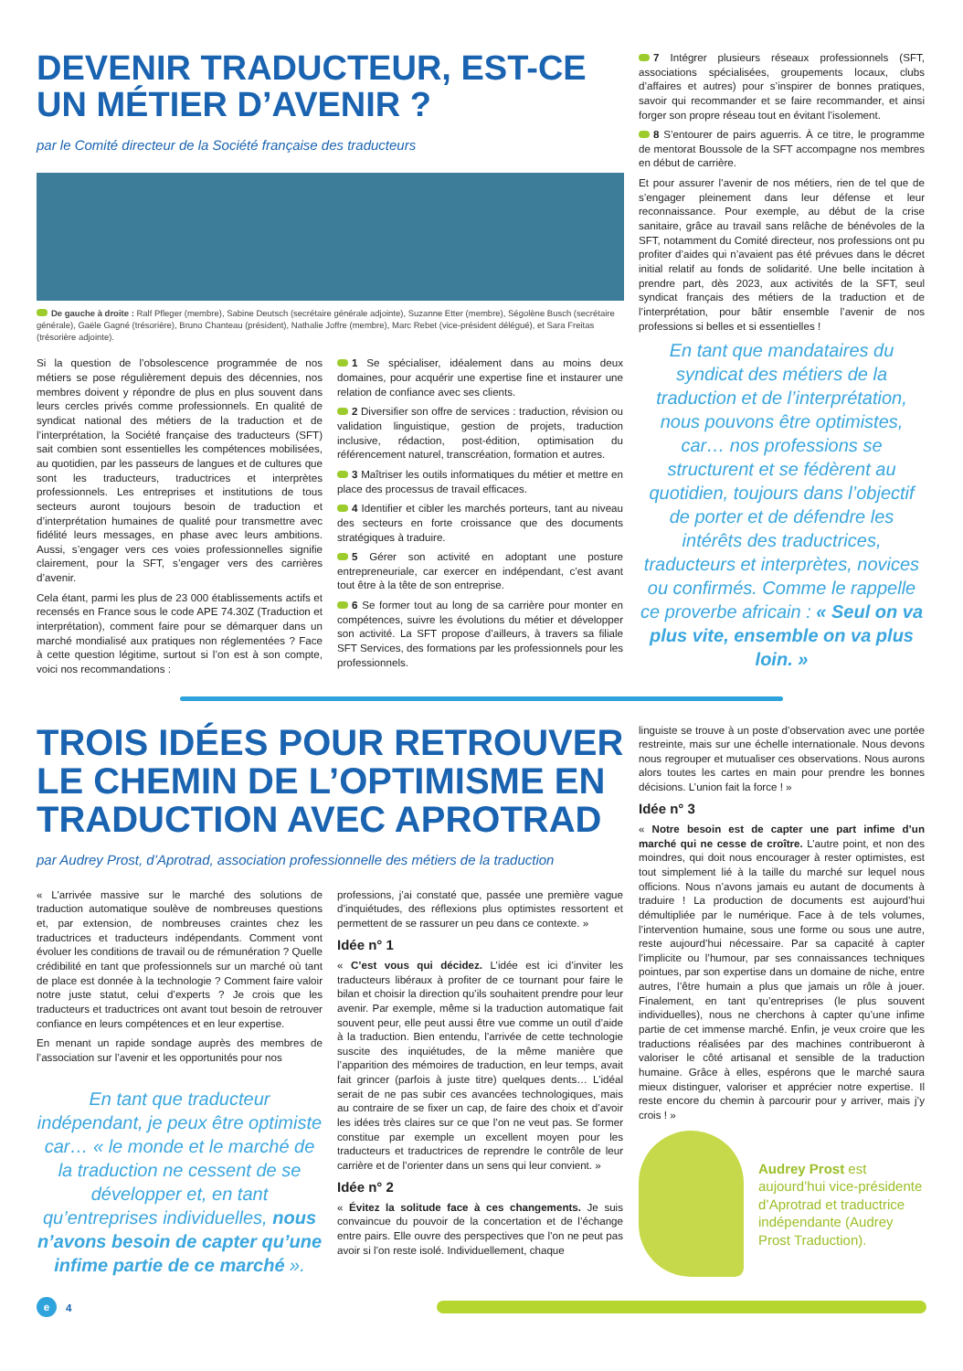DEVENIR TRADUCTEUR, EST-CE UN MÉTIER D’AVENIR ?
par le Comité directeur de la Société française des traducteurs
De gauche à droite : Ralf Pfleger (membre), Sabine Deutsch (secrétaire générale adjointe), Suzanne Etter (membre), Ségolène Busch (secrétaire générale), Gaële Gagné (trésorière), Bruno Chanteau (président), Nathalie Joffre (membre), Marc Rebet (vice-président délégué), et Sara Freitas (trésorière adjointe).
Si la question de l’obsolescence programmée de nos métiers se pose régulièrement depuis des décennies, nos membres doivent y répondre de plus en plus souvent dans leurs cercles privés comme professionnels. En qualité de syndicat national des métiers de la traduction et de l’interprétation, la Société française des traducteurs (SFT) sait combien sont essentielles les compétences mobilisées, au quotidien, par les passeurs de langues et de cultures que sont les traducteurs, traductrices et interprètes professionnels. Les entreprises et institutions de tous secteurs auront toujours besoin de traduction et d’interprétation humaines de qualité pour transmettre avec fidélité leurs messages, en phase avec leurs ambitions. Aussi, s’engager vers ces voies professionnelles signifie clairement, pour la SFT, s’engager vers des carrières d’avenir.
Cela étant, parmi les plus de 23 000 établissements actifs et recensés en France sous le code APE 74.30Z (Traduction et interprétation), comment faire pour se démarquer dans un marché mondialisé aux pratiques non réglementées ? Face à cette question légitime, surtout si l’on est à son compte, voici nos recommandations :
1 Se spécialiser, idéalement dans au moins deux domaines, pour acquérir une expertise fine et instaurer une relation de confiance avec ses clients.
2 Diversifier son offre de services : traduction, révision ou validation linguistique, gestion de projets, traduction inclusive, rédaction, post-édition, optimisation du référencement naturel, transcréation, formation et autres.
3 Maîtriser les outils informatiques du métier et mettre en place des processus de travail efficaces.
4 Identifier et cibler les marchés porteurs, tant au niveau des secteurs en forte croissance que des documents stratégiques à traduire.
5 Gérer son activité en adoptant une posture entrepreneuriale, car exercer en indépendant, c’est avant tout être à la tête de son entreprise.
6 Se former tout au long de sa carrière pour monter en compétences, suivre les évolutions du métier et développer son activité. La SFT propose d’ailleurs, à travers sa filiale SFT Services, des formations par les professionnels pour les professionnels.
7 Intégrer plusieurs réseaux professionnels (SFT, associations spécialisées, groupements locaux, clubs d’affaires et autres) pour s’inspirer de bonnes pratiques, savoir qui recommander et se faire recommander, et ainsi forger son propre réseau tout en évitant l’isolement.
8 S’entourer de pairs aguerris. À ce titre, le programme de mentorat Boussole de la SFT accompagne nos membres en début de carrière.
Et pour assurer l’avenir de nos métiers, rien de tel que de s’engager pleinement dans leur défense et leur reconnaissance. Pour exemple, au début de la crise sanitaire, grâce au travail sans relâche de bénévoles de la SFT, notamment du Comité directeur, nos professions ont pu profiter d’aides qui n’avaient pas été prévues dans le décret initial relatif au fonds de solidarité. Une belle incitation à prendre part, dès 2023, aux activités de la SFT, seul syndicat français des métiers de la traduction et de l’interprétation, pour bâtir ensemble l’avenir de nos professions si belles et si essentielles !
En tant que mandataires du syndicat des métiers de la traduction et de l’interprétation, nous pouvons être optimistes, car… nos professions se structurent et se fédèrent au quotidien, toujours dans l’objectif de porter et de défendre les intérêts des traductrices, traducteurs et interprètes, novices ou confirmés. Comme le rappelle ce proverbe africain : « Seul on va plus vite, ensemble on va plus loin. »
TROIS IDÉES POUR RETROUVER LE CHEMIN DE L’OPTIMISME EN TRADUCTION AVEC APROTRAD
par Audrey Prost, d’Aprotrad, association professionnelle des métiers de la traduction
« L’arrivée massive sur le marché des solutions de traduction automatique soulève de nombreuses questions et, par extension, de nombreuses craintes chez les traductrices et traducteurs indépendants. Comment vont évoluer les conditions de travail ou de rémunération ? Quelle crédibilité en tant que professionnels sur un marché où tant de place est donnée à la technologie ? Comment faire valoir notre juste statut, celui d’experts ? Je crois que les traducteurs et traductrices ont avant tout besoin de retrouver confiance en leurs compétences et en leur expertise.
En menant un rapide sondage auprès des membres de l’association sur l’avenir et les opportunités pour nos
En tant que traducteur indépendant, je peux être optimiste car… « le monde et le marché de la traduction ne cessent de se développer et, en tant qu’entreprises individuelles, nous n’avons besoin de capter qu’une infime partie de ce marché ».
professions, j’ai constaté que, passée une première vague d’inquiétudes, des réflexions plus optimistes ressortent et permettent de se rassurer un peu dans ce contexte. »
Idée n° 1
« C’est vous qui décidez. L’idée est ici d’inviter les traducteurs libéraux à profiter de ce tournant pour faire le bilan et choisir la direction qu’ils souhaitent prendre pour leur avenir. Par exemple, même si la traduction automatique fait souvent peur, elle peut aussi être vue comme un outil d’aide à la traduction. Bien entendu, l’arrivée de cette technologie suscite des inquiétudes, de la même manière que l’apparition des mémoires de traduction, en leur temps, avait fait grincer (parfois à juste titre) quelques dents… L’idéal serait de ne pas subir ces avancées technologiques, mais au contraire de se fixer un cap, de faire des choix et d’avoir les idées très claires sur ce que l’on ne veut pas. Se former constitue par exemple un excellent moyen pour les traducteurs et traductrices de reprendre le contrôle de leur carrière et de l’orienter dans un sens qui leur convient. »
Idée n° 2
« Évitez la solitude face à ces changements. Je suis convaincue du pouvoir de la concertation et de l’échange entre pairs. Elle ouvre des perspectives que l’on ne peut pas avoir si l’on reste isolé. Individuellement, chaque
linguiste se trouve à un poste d’observation avec une portée restreinte, mais sur une échelle internationale. Nous devons nous regrouper et mutualiser ces observations. Nous aurons alors toutes les cartes en main pour prendre les bonnes décisions. L’union fait la force ! »
Idée n° 3
« Notre besoin est de capter une part infime d’un marché qui ne cesse de croître. L’autre point, et non des moindres, qui doit nous encourager à rester optimistes, est tout simplement lié à la taille du marché sur lequel nous officions. Nous n’avons jamais eu autant de documents à traduire ! La production de documents est aujourd’hui démultipliée par le numérique. Face à de tels volumes, l’intervention humaine, sous une forme ou sous une autre, reste aujourd’hui nécessaire. Par sa capacité à capter l’implicite ou l’humour, par ses connaissances techniques pointues, par son expertise dans un domaine de niche, entre autres, l’être humain a plus que jamais un rôle à jouer. Finalement, en tant qu’entreprises (le plus souvent individuelles), nous ne cherchons à capter qu’une infime partie de cet immense marché. Enfin, je veux croire que les traductions réalisées par des machines contribueront à valoriser le côté artisanal et sensible de la traduction humaine. Grâce à elles, espérons que le marché saura mieux distinguer, valoriser et apprécier notre expertise. Il reste encore du chemin à parcourir pour y arriver, mais j’y crois ! »
Audrey Prost est aujourd’hui vice-présidente d’Aprotrad et traductrice indépendante (Audrey Prost Traduction).
e
4